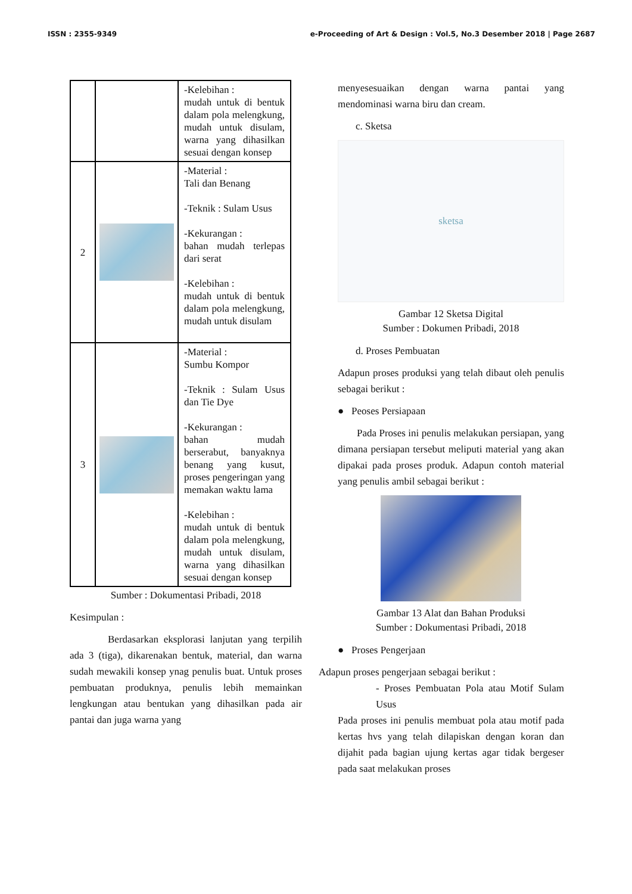ISSN : 2355-9349 e-Proceeding of Art & Design : Vol.5, No.3 Desember 2018 | Page 2687
| | | -Kelebihan : mudah untuk di bentuk dalam pola melengkung, mudah untuk disulam, warna yang dihasilkan sesuai dengan konsep |
| 2 | | -Material : Tali dan Benang -Teknik : Sulam Usus -Kekurangan : bahan mudah terlepas dari serat -Kelebihan : mudah untuk di bentuk dalam pola melengkung, mudah untuk disulam |
| 3 | | -Material : Sumbu Kompor -Teknik : Sulam Usus dan Tie Dye -Kekurangan : bahan mudah berserabut, banyaknya benang yang kusut, proses pengeringan yang memakan waktu lama -Kelebihan : mudah untuk di bentuk dalam pola melengkung, mudah untuk disulam, warna yang dihasilkan sesuai dengan konsep |
Sumber : Dokumentasi Pribadi, 2018
Kesimpulan :
Berdasarkan eksplorasi lanjutan yang terpilih ada 3 (tiga), dikarenakan bentuk, material, dan warna sudah mewakili konsep ynag penulis buat. Untuk proses pembuatan produknya, penulis lebih memainkan lengkungan atau bentukan yang dihasilkan pada air pantai dan juga warna yang
menyesesuaikan dengan warna pantai yang mendominasi warna biru dan cream.
c. Sketsa
sketsa
Gambar 12 Sketsa Digital
Sumber : Dokumen Pribadi, 2018
d. Proses Pembuatan
Adapun proses produksi yang telah dibaut oleh penulis sebagai berikut :
● Peoses Persiapaan
Pada Proses ini penulis melakukan persiapan, yang dimana persiapan tersebut meliputi material yang akan dipakai pada proses produk. Adapun contoh material yang penulis ambil sebagai berikut :
Gambar 13 Alat dan Bahan Produksi
Sumber : Dokumentasi Pribadi, 2018
● Proses Pengerjaan
Adapun proses pengerjaan sebagai berikut :
- Proses Pembuatan Pola atau Motif Sulam Usus
Pada proses ini penulis membuat pola atau motif pada kertas hvs yang telah dilapiskan dengan koran dan dijahit pada bagian ujung kertas agar tidak bergeser pada saat melakukan proses